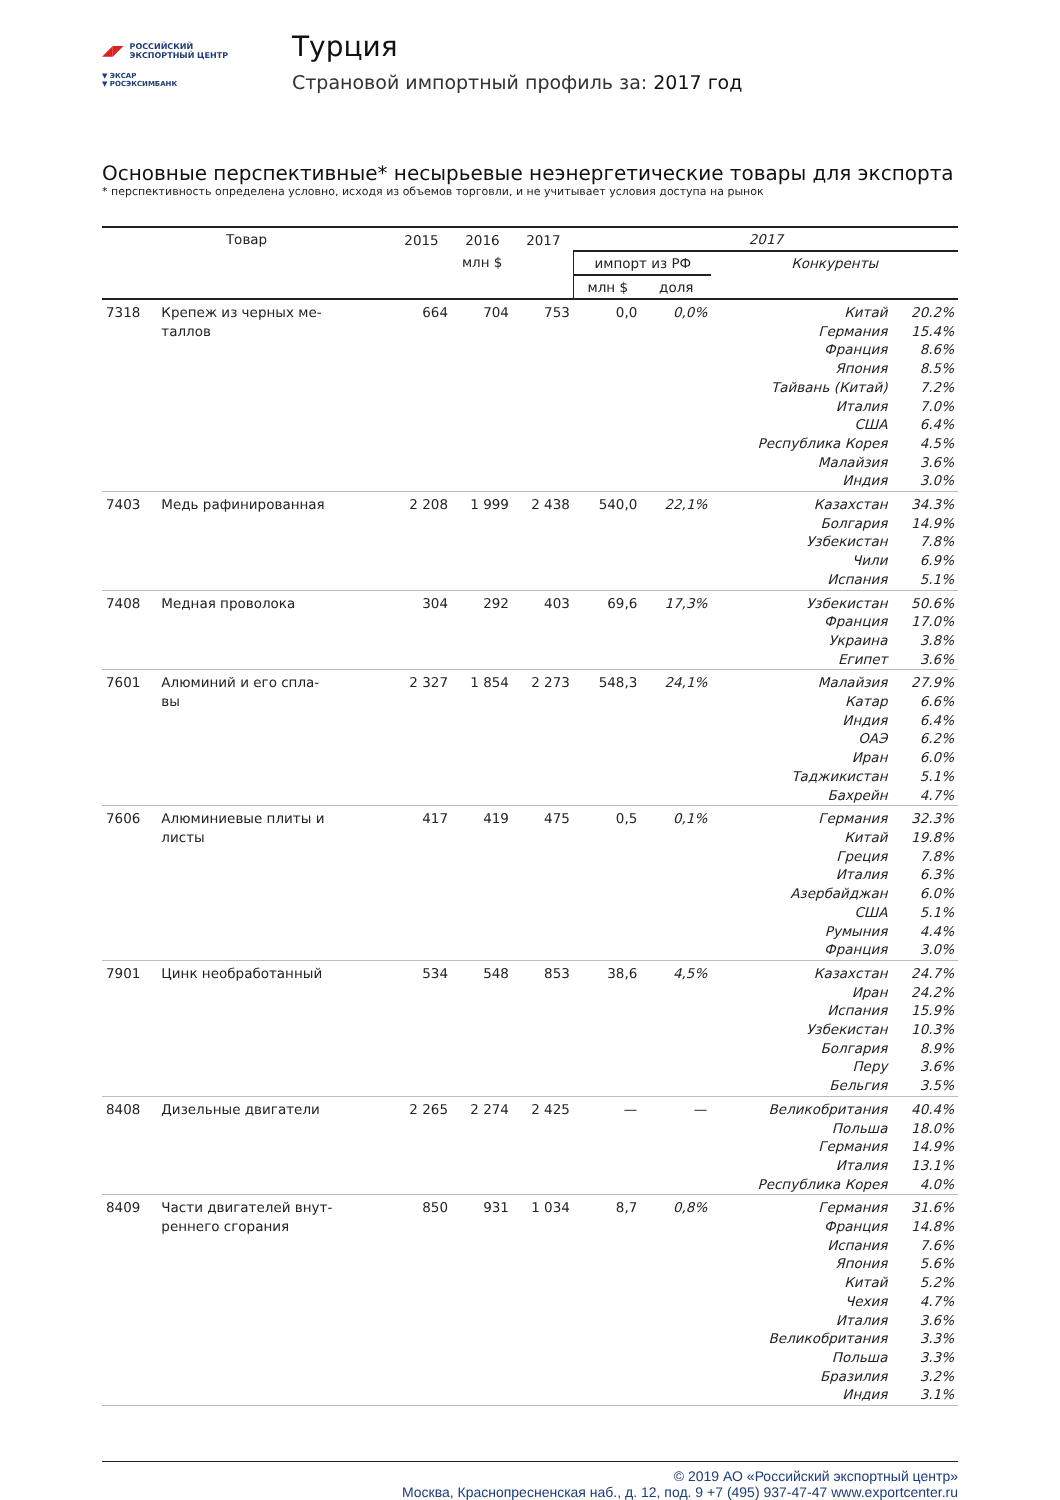◢◤
РОССИЙСКИЙ
ЭКСПОРТНЫЙ ЦЕНТР
▼ ЭКСАР
▼ РОСЭКСИМБАНК
Турция
Страновой импортный профиль за: 2017 год
Основные перспективные* несырьевые неэнергетические товары для экспорта
* перспективность определена условно, исходя из объемов торговли, и не учитывает условия доступа на рынок
| Товар | | 2015 | 2016 | 2017 | 2017 | | | |
| --- | --- | --- | --- | --- | --- | --- | --- | --- |
| | | млн $ | | | импорт из РФ | | Конкуренты | |
| | | | | | млн $ | доля | | |
| 7318 | Крепеж из черных ме- таллов | 664 | 704 | 753 | 0,0 | 0,0% | Китай Германия Франция Япония Тайвань (Китай) Италия США Республика Корея Малайзия Индия | 20.2% 15.4% 8.6% 8.5% 7.2% 7.0% 6.4% 4.5% 3.6% 3.0% |
| 7403 | Медь рафинированная | 2 208 | 1 999 | 2 438 | 540,0 | 22,1% | Казахстан Болгария Узбекистан Чили Испания | 34.3% 14.9% 7.8% 6.9% 5.1% |
| 7408 | Медная проволока | 304 | 292 | 403 | 69,6 | 17,3% | Узбекистан Франция Украина Египет | 50.6% 17.0% 3.8% 3.6% |
| 7601 | Алюминий и его спла- вы | 2 327 | 1 854 | 2 273 | 548,3 | 24,1% | Малайзия Катар Индия ОАЭ Иран Таджикистан Бахрейн | 27.9% 6.6% 6.4% 6.2% 6.0% 5.1% 4.7% |
| 7606 | Алюминиевые плиты и листы | 417 | 419 | 475 | 0,5 | 0,1% | Германия Китай Греция Италия Азербайджан США Румыния Франция | 32.3% 19.8% 7.8% 6.3% 6.0% 5.1% 4.4% 3.0% |
| 7901 | Цинк необработанный | 534 | 548 | 853 | 38,6 | 4,5% | Казахстан Иран Испания Узбекистан Болгария Перу Бельгия | 24.7% 24.2% 15.9% 10.3% 8.9% 3.6% 3.5% |
| 8408 | Дизельные двигатели | 2 265 | 2 274 | 2 425 | — | — | Великобритания Польша Германия Италия Республика Корея | 40.4% 18.0% 14.9% 13.1% 4.0% |
| 8409 | Части двигателей внут- реннего сгорания | 850 | 931 | 1 034 | 8,7 | 0,8% | Германия Франция Испания Япония Китай Чехия Италия Великобритания Польша Бразилия Индия | 31.6% 14.8% 7.6% 5.6% 5.2% 4.7% 3.6% 3.3% 3.3% 3.2% 3.1% |
© 2019 АО «Российский экспортный центр»
Москва, Краснопресненская наб., д. 12, под. 9 +7 (495) 937-47-47 www.exportcenter.ru